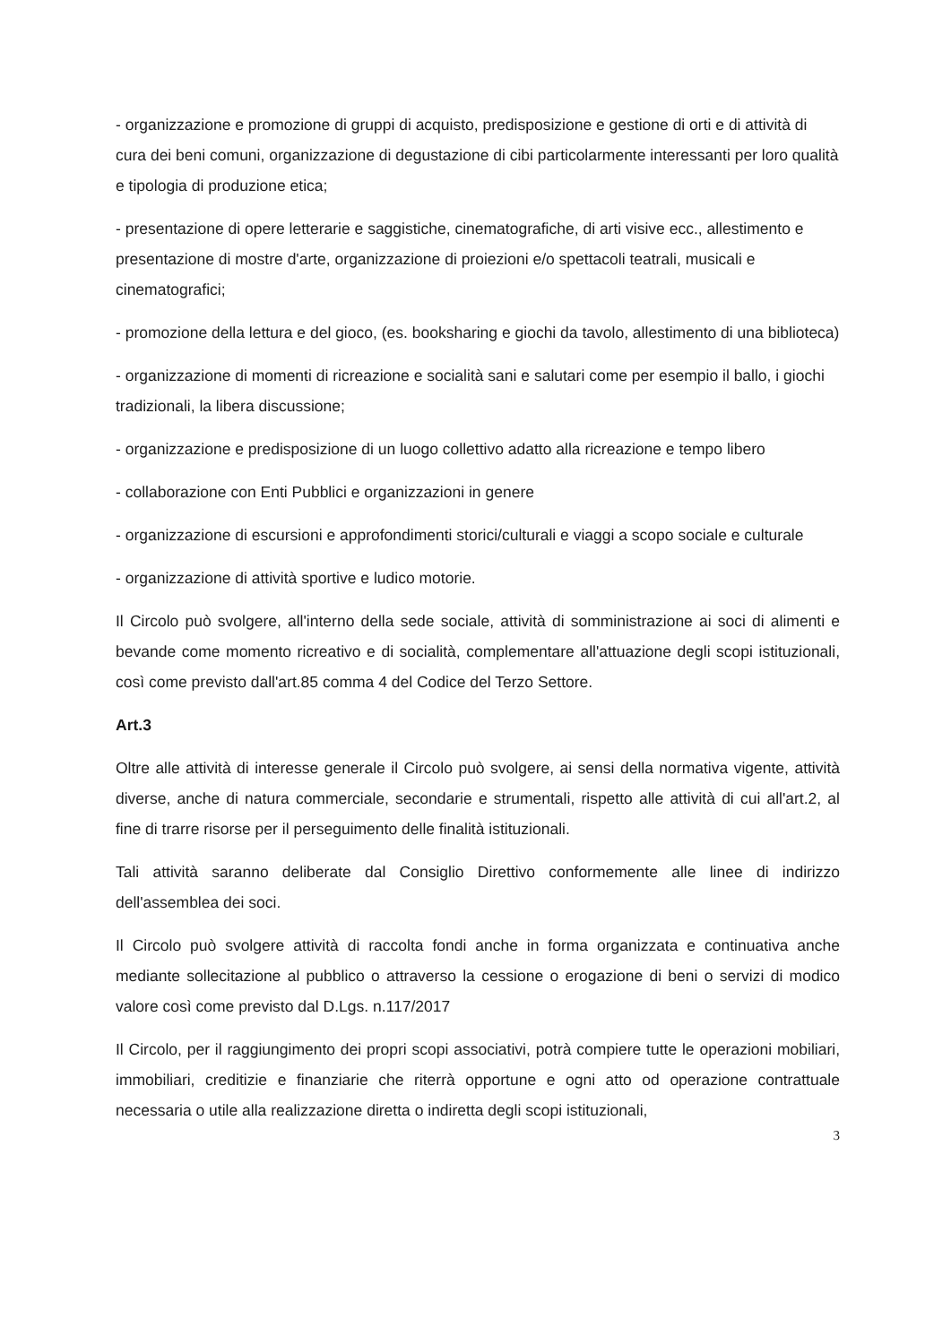- organizzazione e promozione di gruppi di acquisto, predisposizione e gestione di orti e di attività di cura dei beni comuni, organizzazione di degustazione di cibi particolarmente interessanti per loro qualità e tipologia di produzione etica;
- presentazione di opere letterarie e saggistiche, cinematografiche, di arti visive ecc., allestimento e presentazione di mostre d'arte, organizzazione di proiezioni e/o spettacoli teatrali, musicali e cinematografici;
- promozione della lettura e del gioco, (es. booksharing e giochi da tavolo, allestimento di una biblioteca)
- organizzazione di momenti di ricreazione e socialità sani e salutari come per esempio il ballo, i giochi tradizionali, la libera discussione;
- organizzazione e predisposizione di un luogo collettivo adatto alla ricreazione e tempo libero
- collaborazione con Enti Pubblici e organizzazioni in genere
- organizzazione di escursioni e approfondimenti storici/culturali e viaggi a scopo sociale e culturale
- organizzazione di attività sportive e ludico motorie.
Il Circolo può svolgere, all'interno della sede sociale, attività di somministrazione ai soci di alimenti e bevande come momento ricreativo e di socialità, complementare all'attuazione degli scopi istituzionali, così come previsto dall'art.85 comma 4 del Codice del Terzo Settore.
Art.3
Oltre alle attività di interesse generale il Circolo può svolgere, ai sensi della normativa vigente, attività diverse, anche di natura commerciale, secondarie e strumentali, rispetto alle attività di cui all'art.2, al fine di trarre risorse per il perseguimento delle finalità istituzionali.
Tali attività saranno deliberate dal Consiglio Direttivo conformemente alle linee di indirizzo dell'assemblea dei soci.
Il Circolo può svolgere attività di raccolta fondi anche in forma organizzata e continuativa anche mediante sollecitazione al pubblico o attraverso la cessione o erogazione di beni o servizi di modico valore così come previsto dal D.Lgs. n.117/2017
Il Circolo, per il raggiungimento dei propri scopi associativi, potrà compiere tutte le operazioni mobiliari, immobiliari, creditizie e finanziarie che riterrà opportune e ogni atto od operazione contrattuale necessaria o utile alla realizzazione diretta o indiretta degli scopi istituzionali,
3